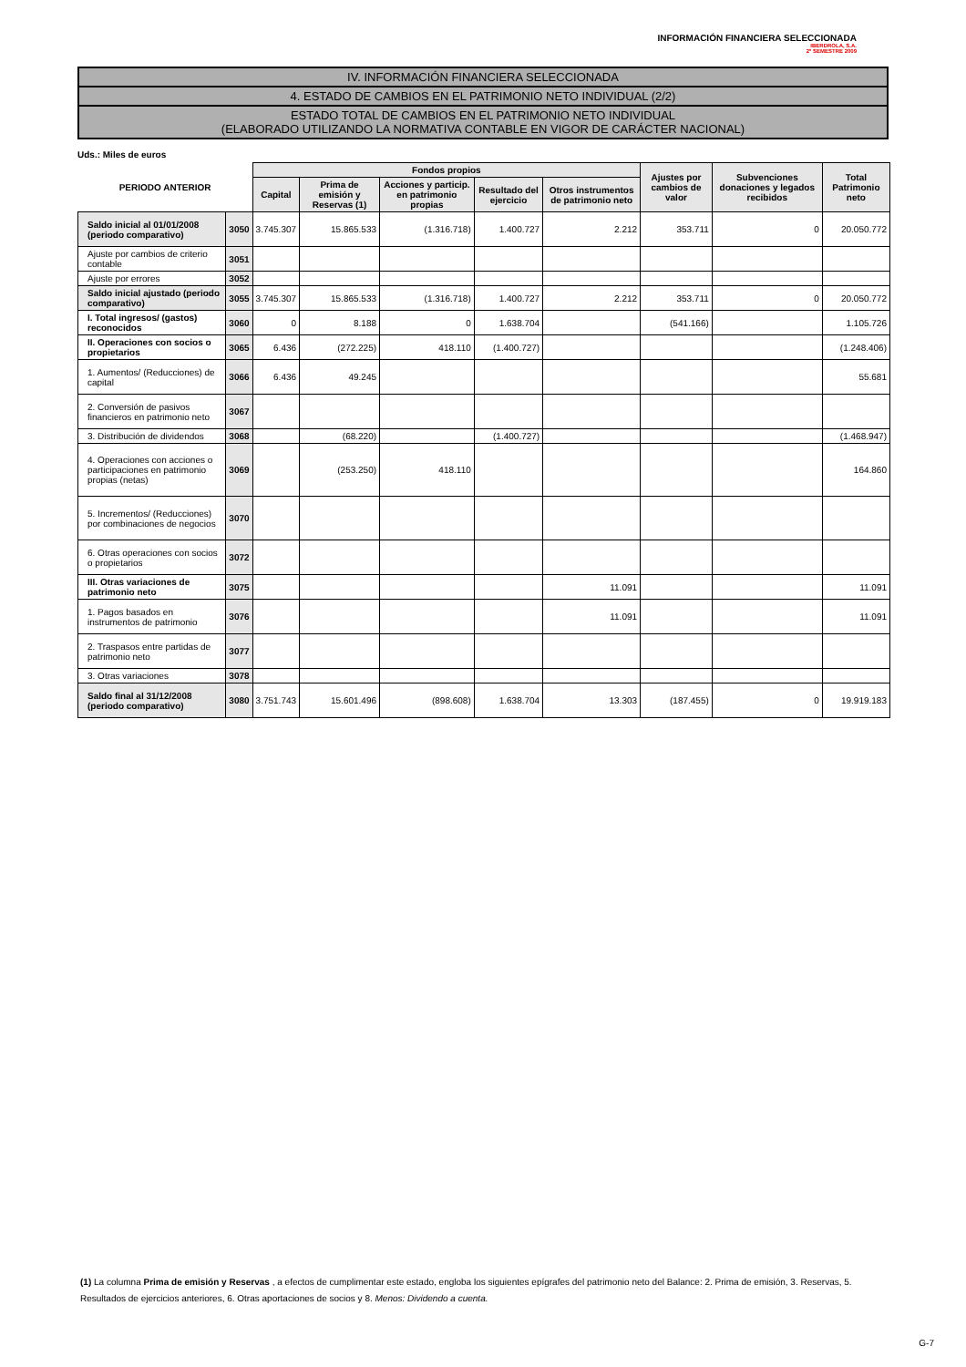INFORMACIÓN FINANCIERA SELECCIONADA
IBERDROLA, S.A.
2º SEMESTRE 2009
IV. INFORMACIÓN FINANCIERA SELECCIONADA
4. ESTADO DE CAMBIOS EN EL PATRIMONIO NETO INDIVIDUAL (2/2)
ESTADO TOTAL DE CAMBIOS EN EL PATRIMONIO NETO INDIVIDUAL
(ELABORADO UTILIZANDO LA NORMATIVA CONTABLE EN VIGOR DE CARÁCTER NACIONAL)
Uds.: Miles de euros
| PERIODO ANTERIOR | | Fondos propios | | | | | Ajustes por cambios de valor | Subvenciones donaciones y legados recibidos | Total Patrimonio neto |
| --- | --- | --- | --- | --- | --- | --- | --- | --- | --- |
| | | Capital | Prima de emisión y Reservas (1) | Acciones y particip. en patrimonio propias | Resultado del ejercicio | Otros instrumentos de patrimonio neto | | | |
| Saldo inicial al 01/01/2008 (periodo comparativo) | 3050 | 3.745.307 | 15.865.533 | (1.316.718) | 1.400.727 | 2.212 | 353.711 | 0 | 20.050.772 |
| Ajuste por cambios de criterio contable | 3051 | | | | | | | | |
| Ajuste por errores | 3052 | | | | | | | | |
| Saldo inicial ajustado (periodo comparativo) | 3055 | 3.745.307 | 15.865.533 | (1.316.718) | 1.400.727 | 2.212 | 353.711 | 0 | 20.050.772 |
| I. Total ingresos/ (gastos) reconocidos | 3060 | 0 | 8.188 | 0 | 1.638.704 | | (541.166) | | 1.105.726 |
| II. Operaciones con socios o propietarios | 3065 | 6.436 | (272.225) | 418.110 | (1.400.727) | | | | (1.248.406) |
| 1. Aumentos/ (Reducciones) de capital | 3066 | 6.436 | 49.245 | | | | | | 55.681 |
| 2. Conversión de pasivos financieros en patrimonio neto | 3067 | | | | | | | | |
| 3. Distribución de dividendos | 3068 | | (68.220) | | (1.400.727) | | | | (1.468.947) |
| 4. Operaciones con acciones o participaciones en patrimonio propias (netas) | 3069 | | (253.250) | 418.110 | | | | | 164.860 |
| 5. Incrementos/ (Reducciones) por combinaciones de negocios | 3070 | | | | | | | | |
| 6. Otras operaciones con socios o propietarios | 3072 | | | | | | | | |
| III. Otras variaciones de patrimonio neto | 3075 | | | | | 11.091 | | | 11.091 |
| 1. Pagos basados en instrumentos de patrimonio | 3076 | | | | | 11.091 | | | 11.091 |
| 2. Traspasos entre partidas de patrimonio neto | 3077 | | | | | | | | |
| 3. Otras variaciones | 3078 | | | | | | | | |
| Saldo final al 31/12/2008 (periodo comparativo) | 3080 | 3.751.743 | 15.601.496 | (898.608) | 1.638.704 | 13.303 | (187.455) | 0 | 19.919.183 |
(1) La columna Prima de emisión y Reservas , a efectos de cumplimentar este estado, engloba los siguientes epígrafes del patrimonio neto del Balance: 2. Prima de emisión, 3. Reservas, 5. Resultados de ejercicios anteriores, 6. Otras aportaciones de socios y 8. Menos: Dividendo a cuenta.
G-7